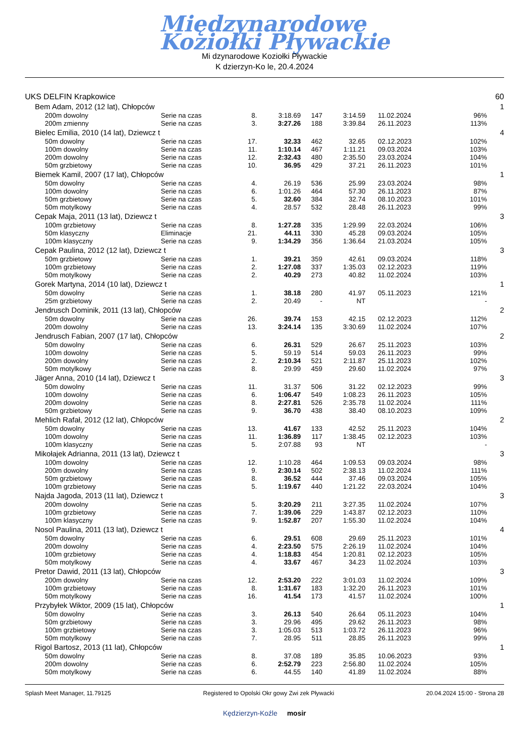Międzynarodowe
Koziołki Pływackie
Mi dzynarodowe Koziołki Pływackie
K dzierzyn-Ko le, 20.4.2024
| UKS DELFIN Krapkowice | | | | | | | | 60 |
| Bem Adam, 2012 (12 lat), Chłopców | | | | | | | | 1 |
| 200m dowolny | Serie na czas | 8. | 3:18.69 | 147 | 3:14.59 | 11.02.2024 | 96% | |
| 200m zmienny | Serie na czas | 3. | 3:27.26 | 188 | 3:39.84 | 26.11.2023 | 113% | |
| Bielec Emilia, 2010 (14 lat), Dziewcz t | | | | | | | | 4 |
| 50m dowolny | Serie na czas | 17. | 32.33 | 462 | 32.65 | 02.12.2023 | 102% | |
| 100m dowolny | Serie na czas | 11. | 1:10.14 | 467 | 1:11.21 | 09.03.2024 | 103% | |
| 200m dowolny | Serie na czas | 12. | 2:32.43 | 480 | 2:35.50 | 23.03.2024 | 104% | |
| 50m grzbietowy | Serie na czas | 10. | 36.95 | 429 | 37.21 | 26.11.2023 | 101% | |
| Biemek Kamil, 2007 (17 lat), Chłopców | | | | | | | | 1 |
| 50m dowolny | Serie na czas | 4. | 26.19 | 536 | 25.99 | 23.03.2024 | 98% | |
| 100m dowolny | Serie na czas | 6. | 1:01.26 | 464 | 57.30 | 26.11.2023 | 87% | |
| 50m grzbietowy | Serie na czas | 5. | 32.60 | 384 | 32.74 | 08.10.2023 | 101% | |
| 50m motylkowy | Serie na czas | 4. | 28.57 | 532 | 28.48 | 26.11.2023 | 99% | |
| Cepak Maja, 2011 (13 lat), Dziewcz t | | | | | | | | 3 |
| 100m grzbietowy | Serie na czas | 8. | 1:27.28 | 335 | 1:29.99 | 22.03.2024 | 106% | |
| 50m klasyczny | Eliminacje | 21. | 44.11 | 330 | 45.28 | 09.03.2024 | 105% | |
| 100m klasyczny | Serie na czas | 9. | 1:34.29 | 356 | 1:36.64 | 21.03.2024 | 105% | |
| Cepak Paulina, 2012 (12 lat), Dziewcz t | | | | | | | | 3 |
| 50m grzbietowy | Serie na czas | 1. | 39.21 | 359 | 42.61 | 09.03.2024 | 118% | |
| 100m grzbietowy | Serie na czas | 2. | 1:27.08 | 337 | 1:35.03 | 02.12.2023 | 119% | |
| 50m motylkowy | Serie na czas | 2. | 40.29 | 273 | 40.82 | 11.02.2024 | 103% | |
| Gorek Martyna, 2014 (10 lat), Dziewcz t | | | | | | | | 1 |
| 50m dowolny | Serie na czas | 1. | 38.18 | 280 | 41.97 | 05.11.2023 | 121% | |
| 25m grzbietowy | Serie na czas | 2. | 20.49 | - | NT | | - | |
| Jendrusch Dominik, 2011 (13 lat), Chłopców | | | | | | | | 2 |
| 50m dowolny | Serie na czas | 26. | 39.74 | 153 | 42.15 | 02.12.2023 | 112% | |
| 200m dowolny | Serie na czas | 13. | 3:24.14 | 135 | 3:30.69 | 11.02.2024 | 107% | |
| Jendrusch Fabian, 2007 (17 lat), Chłopców | | | | | | | | 2 |
| 50m dowolny | Serie na czas | 6. | 26.31 | 529 | 26.67 | 25.11.2023 | 103% | |
| 100m dowolny | Serie na czas | 5. | 59.19 | 514 | 59.03 | 26.11.2023 | 99% | |
| 200m dowolny | Serie na czas | 2. | 2:10.34 | 521 | 2:11.87 | 25.11.2023 | 102% | |
| 50m motylkowy | Serie na czas | 8. | 29.99 | 459 | 29.60 | 11.02.2024 | 97% | |
| Jäger Anna, 2010 (14 lat), Dziewcz t | | | | | | | | 3 |
| 50m dowolny | Serie na czas | 11. | 31.37 | 506 | 31.22 | 02.12.2023 | 99% | |
| 100m dowolny | Serie na czas | 6. | 1:06.47 | 549 | 1:08.23 | 26.11.2023 | 105% | |
| 200m dowolny | Serie na czas | 8. | 2:27.81 | 526 | 2:35.78 | 11.02.2024 | 111% | |
| 50m grzbietowy | Serie na czas | 9. | 36.70 | 438 | 38.40 | 08.10.2023 | 109% | |
| Mehlich Rafał, 2012 (12 lat), Chłopców | | | | | | | | 2 |
| 50m dowolny | Serie na czas | 13. | 41.67 | 133 | 42.52 | 25.11.2023 | 104% | |
| 100m dowolny | Serie na czas | 11. | 1:36.89 | 117 | 1:38.45 | 02.12.2023 | 103% | |
| 100m klasyczny | Serie na czas | 5. | 2:07.88 | 93 | NT | | - | |
| Mikołajek Adrianna, 2011 (13 lat), Dziewcz t | | | | | | | | 3 |
| 100m dowolny | Serie na czas | 12. | 1:10.28 | 464 | 1:09.53 | 09.03.2024 | 98% | |
| 200m dowolny | Serie na czas | 9. | 2:30.14 | 502 | 2:38.13 | 11.02.2024 | 111% | |
| 50m grzbietowy | Serie na czas | 8. | 36.52 | 444 | 37.46 | 09.03.2024 | 105% | |
| 100m grzbietowy | Serie na czas | 5. | 1:19.67 | 440 | 1:21.22 | 22.03.2024 | 104% | |
| Najda Jagoda, 2013 (11 lat), Dziewcz t | | | | | | | | 3 |
| 200m dowolny | Serie na czas | 5. | 3:20.29 | 211 | 3:27.35 | 11.02.2024 | 107% | |
| 100m grzbietowy | Serie na czas | 7. | 1:39.06 | 229 | 1:43.87 | 02.12.2023 | 110% | |
| 100m klasyczny | Serie na czas | 9. | 1:52.87 | 207 | 1:55.30 | 11.02.2024 | 104% | |
| Nosol Paulina, 2011 (13 lat), Dziewcz t | | | | | | | | 4 |
| 50m dowolny | Serie na czas | 6. | 29.51 | 608 | 29.69 | 25.11.2023 | 101% | |
| 200m dowolny | Serie na czas | 4. | 2:23.50 | 575 | 2:26.19 | 11.02.2024 | 104% | |
| 100m grzbietowy | Serie na czas | 4. | 1:18.83 | 454 | 1:20.81 | 02.12.2023 | 105% | |
| 50m motylkowy | Serie na czas | 4. | 33.67 | 467 | 34.23 | 11.02.2024 | 103% | |
| Pretor Dawid, 2011 (13 lat), Chłopców | | | | | | | | 3 |
| 200m dowolny | Serie na czas | 12. | 2:53.20 | 222 | 3:01.03 | 11.02.2024 | 109% | |
| 100m grzbietowy | Serie na czas | 8. | 1:31.67 | 183 | 1:32.20 | 26.11.2023 | 101% | |
| 50m motylkowy | Serie na czas | 16. | 41.54 | 173 | 41.57 | 11.02.2024 | 100% | |
| Przybyłek Wiktor, 2009 (15 lat), Chłopców | | | | | | | | 1 |
| 50m dowolny | Serie na czas | 3. | 26.13 | 540 | 26.64 | 05.11.2023 | 104% | |
| 50m grzbietowy | Serie na czas | 3. | 29.96 | 495 | 29.62 | 26.11.2023 | 98% | |
| 100m grzbietowy | Serie na czas | 3. | 1:05.03 | 513 | 1:03.72 | 26.11.2023 | 96% | |
| 50m motylkowy | Serie na czas | 7. | 28.95 | 511 | 28.85 | 26.11.2023 | 99% | |
| Rigol Bartosz, 2013 (11 lat), Chłopców | | | | | | | | 1 |
| 50m dowolny | Serie na czas | 8. | 37.08 | 189 | 35.85 | 10.06.2023 | 93% | |
| 200m dowolny | Serie na czas | 6. | 2:52.79 | 223 | 2:56.80 | 11.02.2024 | 105% | |
| 50m motylkowy | Serie na czas | 6. | 44.55 | 140 | 41.89 | 11.02.2024 | 88% | |
Splash Meet Manager, 11.79125 Registered to Opolski Okr gowy Zwi zek Pływacki 20.04.2024 15:00 - Strona 28
Kędzierzyn-Koźle mosir